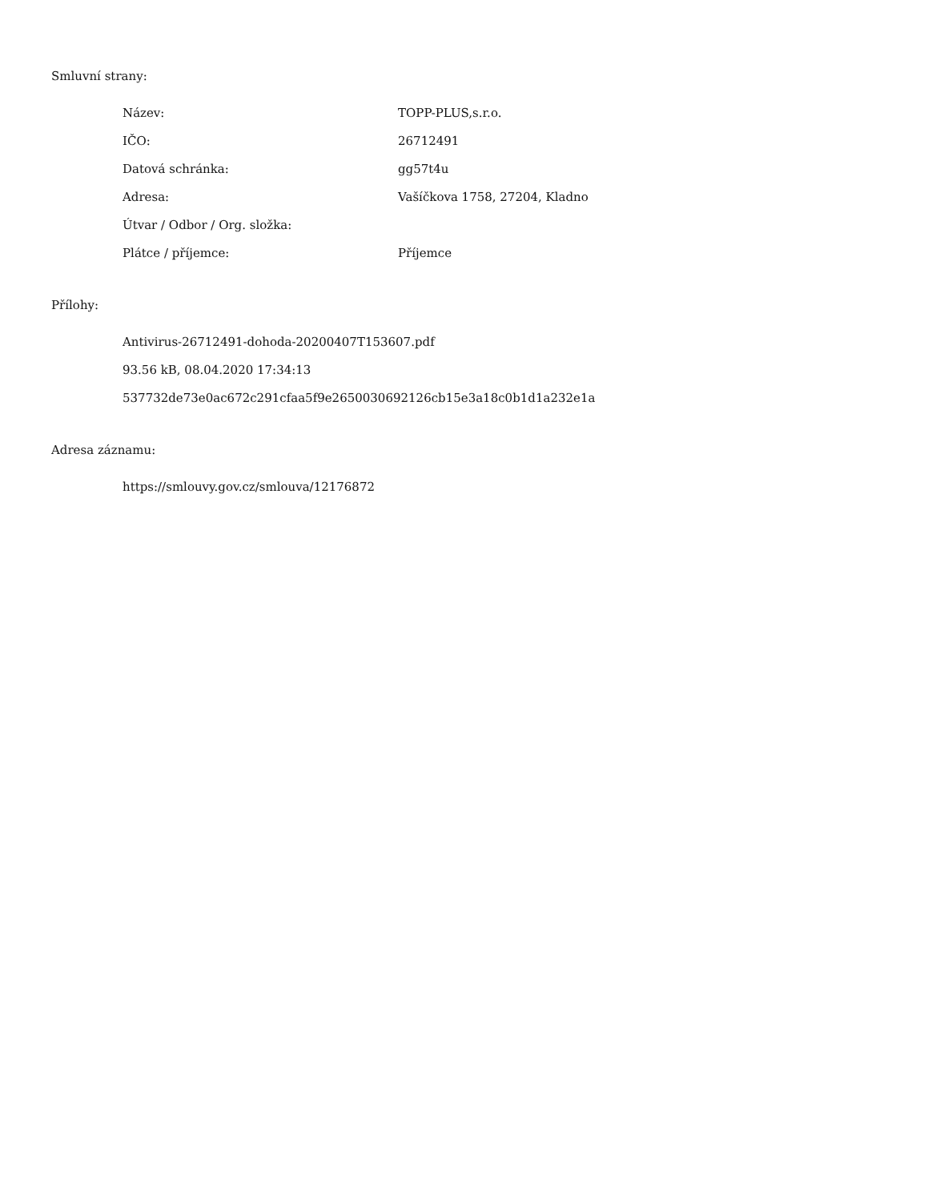Smluvní strany:
| Název: | TOPP-PLUS,s.r.o. |
| IČO: | 26712491 |
| Datová schránka: | gg57t4u |
| Adresa: | Vašíčkova 1758, 27204, Kladno |
| Útvar / Odbor / Org. složka: | |
| Plátce / příjemce: | Příjemce |
Přílohy:
Antivirus-26712491-dohoda-20200407T153607.pdf
93.56 kB, 08.04.2020 17:34:13
537732de73e0ac672c291cfaa5f9e2650030692126cb15e3a18c0b1d1a232e1a
Adresa záznamu:
https://smlouvy.gov.cz/smlouva/12176872